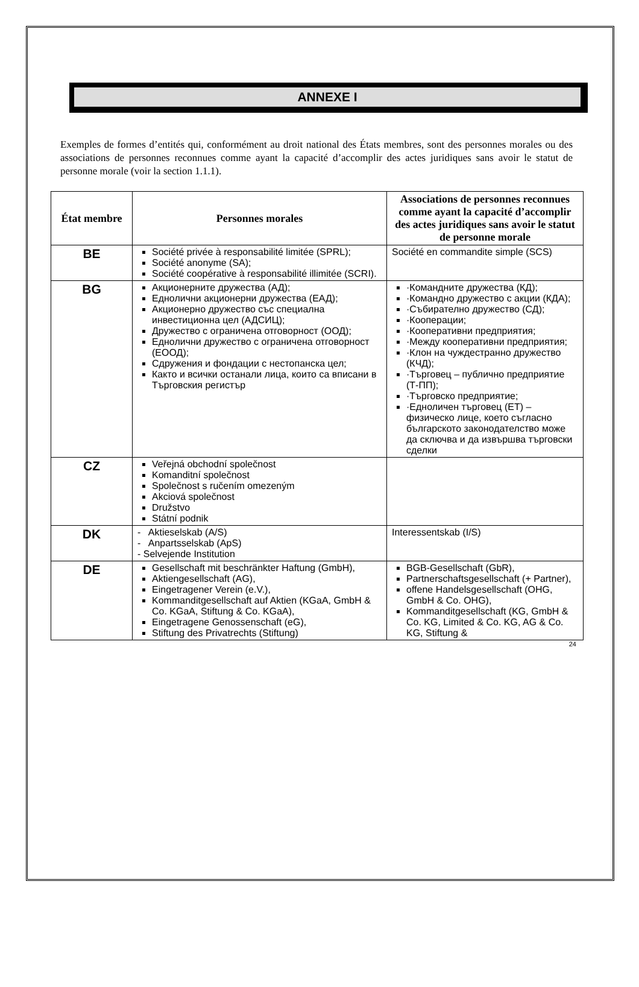ANNEXE I
Exemples de formes d’entités qui, conformément au droit national des États membres, sont des personnes morales ou des associations de personnes reconnues comme ayant la capacité d’accomplir des actes juridiques sans avoir le statut de personne morale (voir la section 1.1.1).
| État membre | Personnes morales | Associations de personnes reconnues comme ayant la capacité d’accomplir des actes juridiques sans avoir le statut de personne morale |
| --- | --- | --- |
| BE | Société privée à responsabilité limitée (SPRL); Société anonyme (SA); Société coopérative à responsabilité illimitée (SCRI). | Société en commandite simple (SCS) |
| BG | Акционерните дружества (АД); Еднолични акционерни дружества (ЕАД); Акционерно дружество със специална инвестиционна цел (АДСИЦ); Дружество с ограничена отговорност (ООД); Еднолични дружество с ограничена отговорност (ЕООД); Сдружения и фондации с нестопанска цел; Както и всички останали лица, които са вписани в Търговския регистър | ·Командните дружества (КД); ·Командно дружество с акции (КДА); ·Събирателно дружество (СД); ·Кооперации; ·Кооперативни предприятия; ·Между кооперативни предприятия; ·Клон на чуждестранно дружество (КЧД); ·Търговец – публично предприятие (Т-ПП); ·Търговско предприятие; ·Едноличен търговец (ЕТ) – физическо лице, което съгласно българското законодателство може да сключва и да извършва търговски сделки |
| CZ | Veřejná obchodní společnost Komanditní společnost Společnost s ručením omezeným Akciová společnost Družstvo Státní podnik | |
| DK | - Aktieselskab (A/S) - Anpartsselskab (ApS) - Selvejende Institution | Interessentskab (I/S) |
| DE | Gesellschaft mit beschränkter Haftung (GmbH), Aktiengesellschaft (AG), Eingetragener Verein (e.V.), Kommanditgesellschaft auf Aktien (KGaA, GmbH & Co. KGaA, Stiftung & Co. KGaA), Eingetragene Genossenschaft (eG), Stiftung des Privatrechts (Stiftung) | BGB-Gesellschaft (GbR), Partnerschaftsgesellschaft (+ Partner), offene Handelsgesellschaft (OHG, GmbH & Co. OHG), Kommanditgesellschaft (KG, GmbH & Co. KG, Limited & Co. KG, AG & Co. KG, Stiftung & |
24